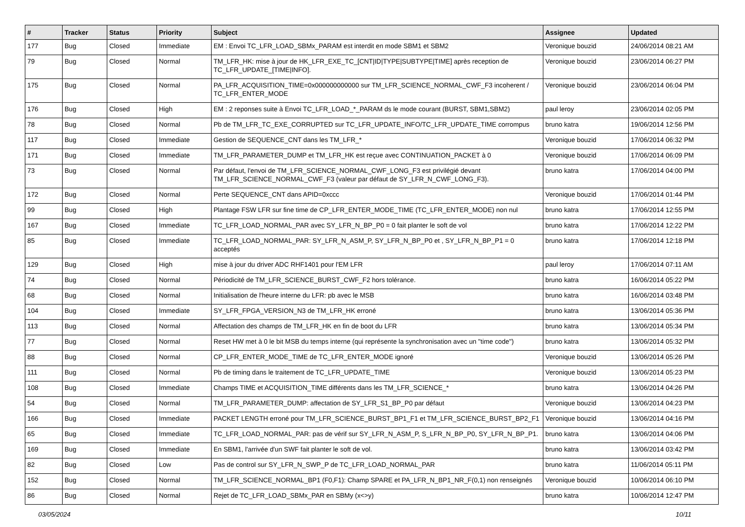| # | Tracker | Status | Priority | Subject | Assignee | Updated |
| --- | --- | --- | --- | --- | --- | --- |
| 177 | Bug | Closed | Immediate | EM : Envoi TC_LFR_LOAD_SBMx_PARAM est interdit en mode SBM1 et SBM2 | Veronique bouzid | 24/06/2014 08:21 AM |
| 79 | Bug | Closed | Normal | TM_LFR_HK: mise à jour de HK_LFR_EXE_TC_[CNT/ID/TYPE/SUBTYPE/TIME] après reception de TC_LFR_UPDATE_[TIME/INFO]. | Veronique bouzid | 23/06/2014 06:27 PM |
| 175 | Bug | Closed | Normal | PA_LFR_ACQUISITION_TIME=0x000000000000 sur TM_LFR_SCIENCE_NORMAL_CWF_F3 incoherent / TC_LFR_ENTER_MODE | Veronique bouzid | 23/06/2014 06:04 PM |
| 176 | Bug | Closed | High | EM : 2 reponses suite à Envoi TC_LFR_LOAD_*_PARAM ds le mode courant (BURST, SBM1,SBM2) | paul leroy | 23/06/2014 02:05 PM |
| 78 | Bug | Closed | Normal | Pb de TM_LFR_TC_EXE_CORRUPTED sur TC_LFR_UPDATE_INFO/TC_LFR_UPDATE_TIME corrompus | bruno katra | 19/06/2014 12:56 PM |
| 117 | Bug | Closed | Immediate | Gestion de SEQUENCE_CNT dans les TM_LFR_* | Veronique bouzid | 17/06/2014 06:32 PM |
| 171 | Bug | Closed | Immediate | TM_LFR_PARAMETER_DUMP et TM_LFR_HK est reçue avec CONTINUATION_PACKET à 0 | Veronique bouzid | 17/06/2014 06:09 PM |
| 73 | Bug | Closed | Normal | Par défaut, l'envoi de TM_LFR_SCIENCE_NORMAL_CWF_LONG_F3 est privilégié devant TM_LFR_SCIENCE_NORMAL_CWF_F3 (valeur par défaut de SY_LFR_N_CWF_LONG_F3). | bruno katra | 17/06/2014 04:00 PM |
| 172 | Bug | Closed | Normal | Perte SEQUENCE_CNT dans APID=0xccc | Veronique bouzid | 17/06/2014 01:44 PM |
| 99 | Bug | Closed | High | Plantage FSW LFR sur fine time de CP_LFR_ENTER_MODE_TIME (TC_LFR_ENTER_MODE) non nul | bruno katra | 17/06/2014 12:55 PM |
| 167 | Bug | Closed | Immediate | TC_LFR_LOAD_NORMAL_PAR avec SY_LFR_N_BP_P0 = 0 fait planter le soft de vol | bruno katra | 17/06/2014 12:22 PM |
| 85 | Bug | Closed | Immediate | TC_LFR_LOAD_NORMAL_PAR: SY_LFR_N_ASM_P, SY_LFR_N_BP_P0 et , SY_LFR_N_BP_P1 = 0 acceptés | bruno katra | 17/06/2014 12:18 PM |
| 129 | Bug | Closed | High | mise à jour du driver ADC RHF1401 pour l'EM LFR | paul leroy | 17/06/2014 07:11 AM |
| 74 | Bug | Closed | Normal | Périodicité de TM_LFR_SCIENCE_BURST_CWF_F2 hors tolérance. | bruno katra | 16/06/2014 05:22 PM |
| 68 | Bug | Closed | Normal | Initialisation de l'heure interne du LFR: pb avec le MSB | bruno katra | 16/06/2014 03:48 PM |
| 104 | Bug | Closed | Immediate | SY_LFR_FPGA_VERSION_N3 de TM_LFR_HK erroné | bruno katra | 13/06/2014 05:36 PM |
| 113 | Bug | Closed | Normal | Affectation des champs de TM_LFR_HK en fin de boot du LFR | bruno katra | 13/06/2014 05:34 PM |
| 77 | Bug | Closed | Normal | Reset HW met à 0 le bit MSB du temps interne (qui représente la synchronisation avec un "time code") | bruno katra | 13/06/2014 05:32 PM |
| 88 | Bug | Closed | Normal | CP_LFR_ENTER_MODE_TIME de TC_LFR_ENTER_MODE ignoré | Veronique bouzid | 13/06/2014 05:26 PM |
| 111 | Bug | Closed | Normal | Pb de timing dans le traitement de TC_LFR_UPDATE_TIME | Veronique bouzid | 13/06/2014 05:23 PM |
| 108 | Bug | Closed | Immediate | Champs TIME et ACQUISITION_TIME différents dans les TM_LFR_SCIENCE_* | bruno katra | 13/06/2014 04:26 PM |
| 54 | Bug | Closed | Normal | TM_LFR_PARAMETER_DUMP: affectation de SY_LFR_S1_BP_P0 par défaut | Veronique bouzid | 13/06/2014 04:23 PM |
| 166 | Bug | Closed | Immediate | PACKET LENGTH erroné pour TM_LFR_SCIENCE_BURST_BP1_F1 et TM_LFR_SCIENCE_BURST_BP2_F1 | Veronique bouzid | 13/06/2014 04:16 PM |
| 65 | Bug | Closed | Immediate | TC_LFR_LOAD_NORMAL_PAR: pas de vérif sur SY_LFR_N_ASM_P, S_LFR_N_BP_P0, SY_LFR_N_BP_P1. | bruno katra | 13/06/2014 04:06 PM |
| 169 | Bug | Closed | Immediate | En SBM1, l'arrivée d'un SWF fait planter le soft de vol. | bruno katra | 13/06/2014 03:42 PM |
| 82 | Bug | Closed | Low | Pas de control sur SY_LFR_N_SWP_P de TC_LFR_LOAD_NORMAL_PAR | bruno katra | 11/06/2014 05:11 PM |
| 152 | Bug | Closed | Normal | TM_LFR_SCIENCE_NORMAL_BP1 (F0,F1): Champ SPARE et PA_LFR_N_BP1_NR_F(0,1) non renseignés | Veronique bouzid | 10/06/2014 06:10 PM |
| 86 | Bug | Closed | Normal | Rejet de TC_LFR_LOAD_SBMx_PAR en SBMy (x<>y) | bruno katra | 10/06/2014 12:47 PM |
03/05/2024 10/11